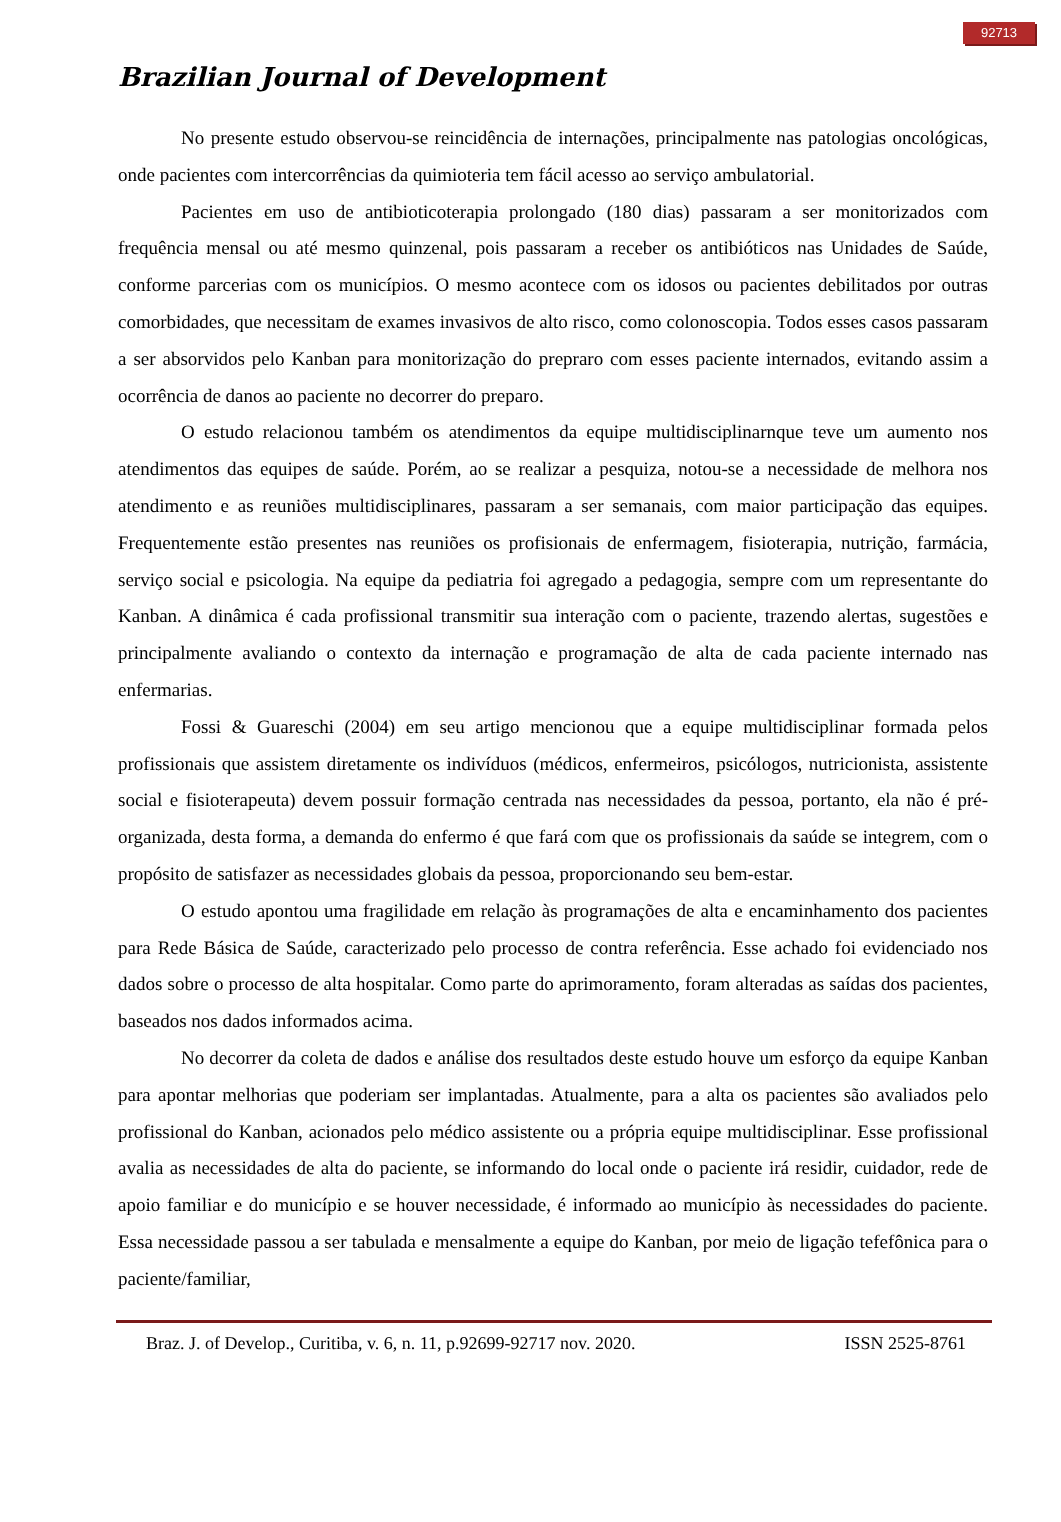92713
Brazilian Journal of Development
No presente estudo observou-se reincidência de internações, principalmente nas patologias oncológicas, onde pacientes com intercorrências da quimioteria tem fácil acesso ao serviço ambulatorial.
Pacientes em uso de antibioticoterapia prolongado (180 dias) passaram a ser monitorizados com frequência mensal ou até mesmo quinzenal, pois passaram a receber os antibióticos nas Unidades de Saúde, conforme parcerias com os municípios. O mesmo acontece com os idosos ou pacientes debilitados por outras comorbidades, que necessitam de exames invasivos de alto risco, como colonoscopia. Todos esses casos passaram a ser absorvidos pelo Kanban para monitorização do prepraro com esses paciente internados, evitando assim a ocorrência de danos ao paciente no decorrer do preparo.
O estudo relacionou também os atendimentos da equipe multidisciplinarnque teve um aumento nos atendimentos das equipes de saúde. Porém, ao se realizar a pesquiza, notou-se a necessidade de melhora nos atendimento e as reuniões multidisciplinares, passaram a ser semanais, com maior participação das equipes. Frequentemente estão presentes nas reuniões os profisionais de enfermagem, fisioterapia, nutrição, farmácia, serviço social e psicologia. Na equipe da pediatria foi agregado a pedagogia, sempre com um representante do Kanban. A dinâmica é cada profissional transmitir sua interação com o paciente, trazendo alertas, sugestões e principalmente avaliando o contexto da internação e programação de alta de cada paciente internado nas enfermarias.
Fossi & Guareschi (2004) em seu artigo mencionou que a equipe multidisciplinar formada pelos profissionais que assistem diretamente os indivíduos (médicos, enfermeiros, psicólogos, nutricionista, assistente social e fisioterapeuta) devem possuir formação centrada nas necessidades da pessoa, portanto, ela não é pré-organizada, desta forma, a demanda do enfermo é que fará com que os profissionais da saúde se integrem, com o propósito de satisfazer as necessidades globais da pessoa, proporcionando seu bem-estar.
O estudo apontou uma fragilidade em relação às programações de alta e encaminhamento dos pacientes para Rede Básica de Saúde, caracterizado pelo processo de contra referência. Esse achado foi evidenciado nos dados sobre o processo de alta hospitalar. Como parte do aprimoramento, foram alteradas as saídas dos pacientes, baseados nos dados informados acima.
No decorrer da coleta de dados e análise dos resultados deste estudo houve um esforço da equipe Kanban para apontar melhorias que poderiam ser implantadas. Atualmente, para a alta os pacientes são avaliados pelo profissional do Kanban, acionados pelo médico assistente ou a própria equipe multidisciplinar. Esse profissional avalia as necessidades de alta do paciente, se informando do local onde o paciente irá residir, cuidador, rede de apoio familiar e do município e se houver necessidade, é informado ao município às necessidades do paciente. Essa necessidade passou a ser tabulada e mensalmente a equipe do Kanban, por meio de ligação tefefônica para o paciente/familiar,
Braz. J. of Develop., Curitiba, v. 6, n. 11, p.92699-92717 nov. 2020. ISSN 2525-8761